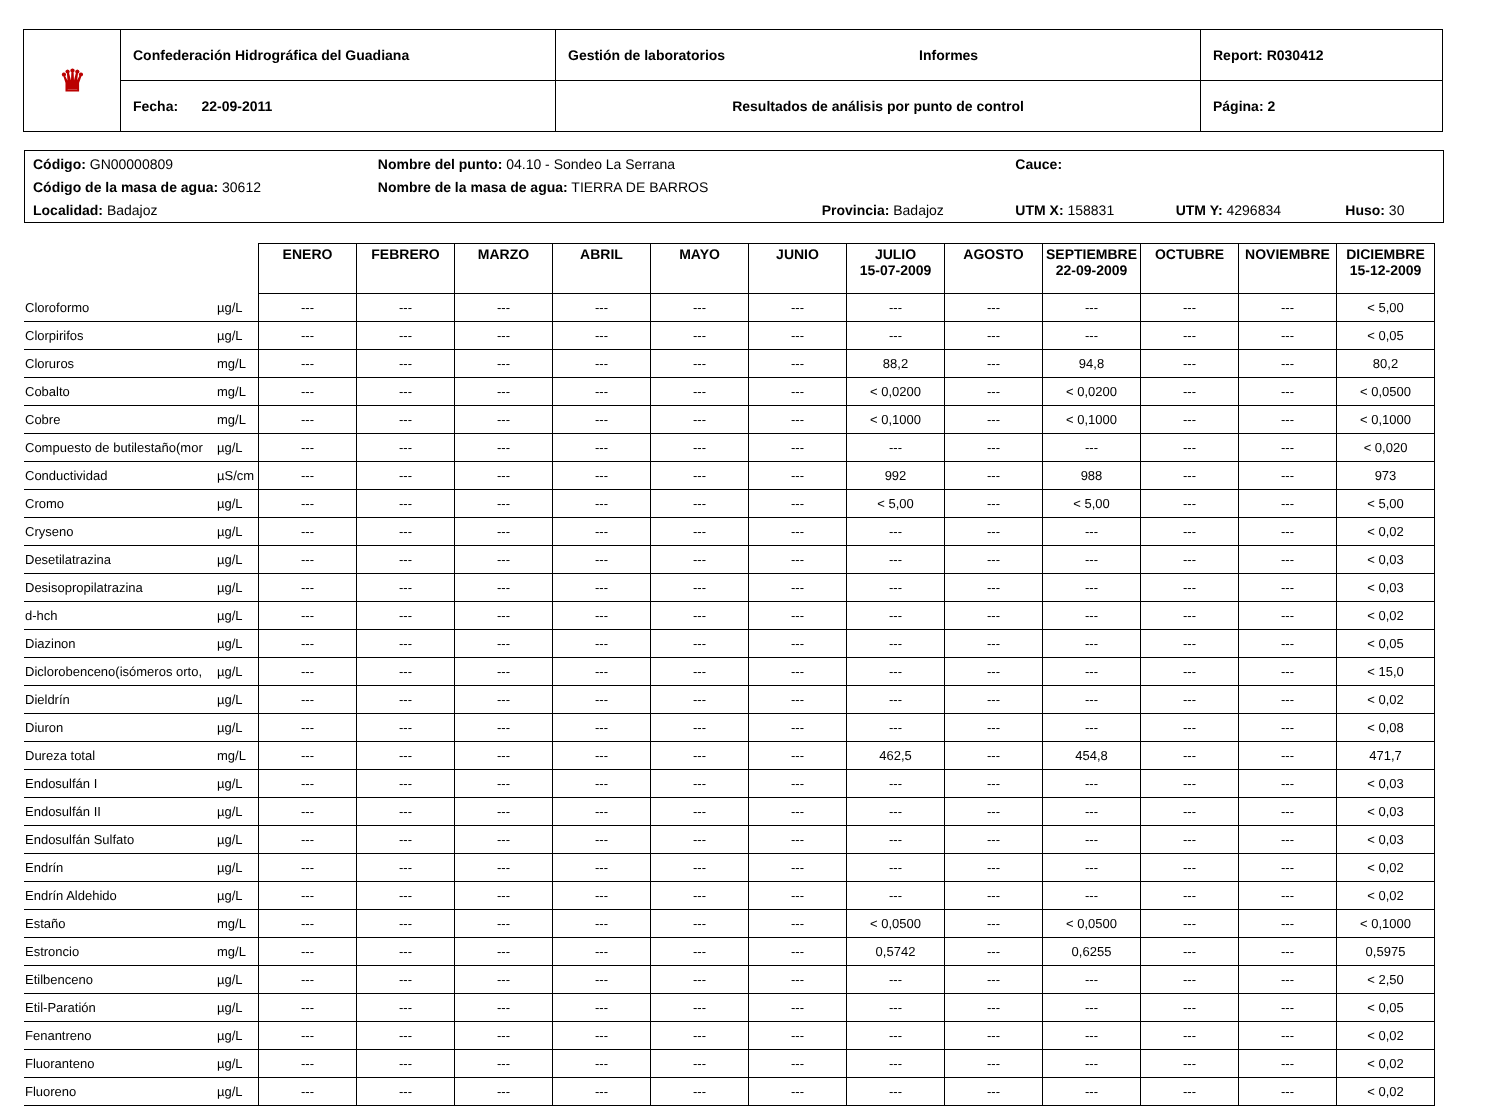| ♛ | Confederación Hidrográfica del Guadiana | Gestión de laboratorios Informes | Report: R030412 |
| | Fecha: 22-09-2011 | Resultados de análisis por punto de control | Página: 2 |
| Código: GN00000809 | Nombre del punto: 04.10 - Sondeo La Serrana | | Cauce: | | |
| Código de la masa de agua: 30612 | Nombre de la masa de agua: TIERRA DE BARROS | | | | |
| Localidad: Badajoz | | Provincia: Badajoz | UTM X: 158831 | UTM Y: 4296834 | Huso: 30 |
| | | ENERO | FEBRERO | MARZO | ABRIL | MAYO | JUNIO | JULIO 15-07-2009 | AGOSTO | SEPTIEMBRE 22-09-2009 | OCTUBRE | NOVIEMBRE | DICIEMBRE 15-12-2009 |
| --- | --- | --- | --- | --- | --- | --- | --- | --- | --- | --- | --- | --- | --- |
| Cloroformo | µg/L | --- | --- | --- | --- | --- | --- | --- | --- | --- | --- | --- | < 5,00 |
| Clorpirifos | µg/L | --- | --- | --- | --- | --- | --- | --- | --- | --- | --- | --- | < 0,05 |
| Cloruros | mg/L | --- | --- | --- | --- | --- | --- | 88,2 | --- | 94,8 | --- | --- | 80,2 |
| Cobalto | mg/L | --- | --- | --- | --- | --- | --- | < 0,0200 | --- | < 0,0200 | --- | --- | < 0,0500 |
| Cobre | mg/L | --- | --- | --- | --- | --- | --- | < 0,1000 | --- | < 0,1000 | --- | --- | < 0,1000 |
| Compuesto de butilestaño(mor | µg/L | --- | --- | --- | --- | --- | --- | --- | --- | --- | --- | --- | < 0,020 |
| Conductividad | µS/cm | --- | --- | --- | --- | --- | --- | 992 | --- | 988 | --- | --- | 973 |
| Cromo | µg/L | --- | --- | --- | --- | --- | --- | < 5,00 | --- | < 5,00 | --- | --- | < 5,00 |
| Cryseno | µg/L | --- | --- | --- | --- | --- | --- | --- | --- | --- | --- | --- | < 0,02 |
| Desetilatrazina | µg/L | --- | --- | --- | --- | --- | --- | --- | --- | --- | --- | --- | < 0,03 |
| Desisopropilatrazina | µg/L | --- | --- | --- | --- | --- | --- | --- | --- | --- | --- | --- | < 0,03 |
| d-hch | µg/L | --- | --- | --- | --- | --- | --- | --- | --- | --- | --- | --- | < 0,02 |
| Diazinon | µg/L | --- | --- | --- | --- | --- | --- | --- | --- | --- | --- | --- | < 0,05 |
| Diclorobenceno(isómeros orto, | µg/L | --- | --- | --- | --- | --- | --- | --- | --- | --- | --- | --- | < 15,0 |
| Dieldrín | µg/L | --- | --- | --- | --- | --- | --- | --- | --- | --- | --- | --- | < 0,02 |
| Diuron | µg/L | --- | --- | --- | --- | --- | --- | --- | --- | --- | --- | --- | < 0,08 |
| Dureza total | mg/L | --- | --- | --- | --- | --- | --- | 462,5 | --- | 454,8 | --- | --- | 471,7 |
| Endosulfán I | µg/L | --- | --- | --- | --- | --- | --- | --- | --- | --- | --- | --- | < 0,03 |
| Endosulfán II | µg/L | --- | --- | --- | --- | --- | --- | --- | --- | --- | --- | --- | < 0,03 |
| Endosulfán Sulfato | µg/L | --- | --- | --- | --- | --- | --- | --- | --- | --- | --- | --- | < 0,03 |
| Endrín | µg/L | --- | --- | --- | --- | --- | --- | --- | --- | --- | --- | --- | < 0,02 |
| Endrín Aldehido | µg/L | --- | --- | --- | --- | --- | --- | --- | --- | --- | --- | --- | < 0,02 |
| Estaño | mg/L | --- | --- | --- | --- | --- | --- | < 0,0500 | --- | < 0,0500 | --- | --- | < 0,1000 |
| Estroncio | mg/L | --- | --- | --- | --- | --- | --- | 0,5742 | --- | 0,6255 | --- | --- | 0,5975 |
| Etilbenceno | µg/L | --- | --- | --- | --- | --- | --- | --- | --- | --- | --- | --- | < 2,50 |
| Etil-Paratión | µg/L | --- | --- | --- | --- | --- | --- | --- | --- | --- | --- | --- | < 0,05 |
| Fenantreno | µg/L | --- | --- | --- | --- | --- | --- | --- | --- | --- | --- | --- | < 0,02 |
| Fluoranteno | µg/L | --- | --- | --- | --- | --- | --- | --- | --- | --- | --- | --- | < 0,02 |
| Fluoreno | µg/L | --- | --- | --- | --- | --- | --- | --- | --- | --- | --- | --- | < 0,02 |